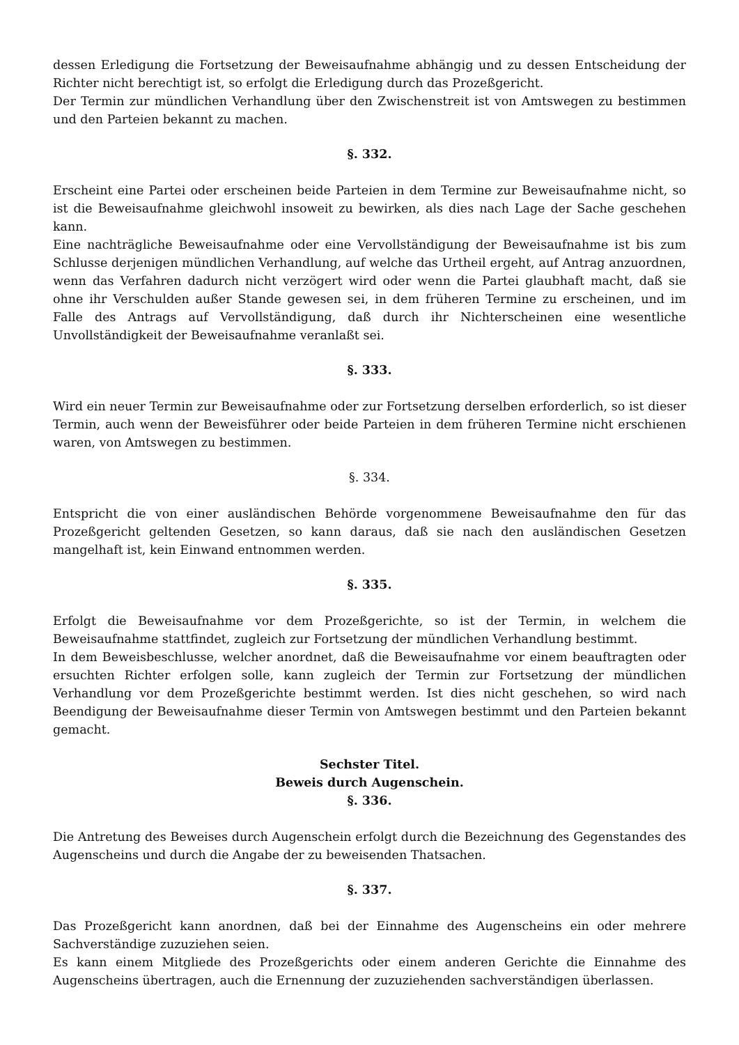dessen Erledigung die Fortsetzung der Beweisaufnahme abhängig und zu dessen Entscheidung der Richter nicht berechtigt ist, so erfolgt die Erledigung durch das Prozeßgericht.
Der Termin zur mündlichen Verhandlung über den Zwischenstreit ist von Amtswegen zu bestimmen und den Parteien bekannt zu machen.
§. 332.
Erscheint eine Partei oder erscheinen beide Parteien in dem Termine zur Beweisaufnahme nicht, so ist die Beweisaufnahme gleichwohl insoweit zu bewirken, als dies nach Lage der Sache geschehen kann.
Eine nachträgliche Beweisaufnahme oder eine Vervollständigung der Beweisaufnahme ist bis zum Schlusse derjenigen mündlichen Verhandlung, auf welche das Urtheil ergeht, auf Antrag anzuordnen, wenn das Verfahren dadurch nicht verzögert wird oder wenn die Partei glaubhaft macht, daß sie ohne ihr Verschulden außer Stande gewesen sei, in dem früheren Termine zu erscheinen, und im Falle des Antrags auf Vervollständigung, daß durch ihr Nichterscheinen eine wesentliche Unvollständigkeit der Beweisaufnahme veranlaßt sei.
§. 333.
Wird ein neuer Termin zur Beweisaufnahme oder zur Fortsetzung derselben erforderlich, so ist dieser Termin, auch wenn der Beweisführer oder beide Parteien in dem früheren Termine nicht erschienen waren, von Amtswegen zu bestimmen.
§. 334.
Entspricht die von einer ausländischen Behörde vorgenommene Beweisaufnahme den für das Prozeßgericht geltenden Gesetzen, so kann daraus, daß sie nach den ausländischen Gesetzen mangelhaft ist, kein Einwand entnommen werden.
§. 335.
Erfolgt die Beweisaufnahme vor dem Prozeßgerichte, so ist der Termin, in welchem die Beweisaufnahme stattfindet, zugleich zur Fortsetzung der mündlichen Verhandlung bestimmt.
In dem Beweisbeschlusse, welcher anordnet, daß die Beweisaufnahme vor einem beauftragten oder ersuchten Richter erfolgen solle, kann zugleich der Termin zur Fortsetzung der mündlichen Verhandlung vor dem Prozeßgerichte bestimmt werden. Ist dies nicht geschehen, so wird nach Beendigung der Beweisaufnahme dieser Termin von Amtswegen bestimmt und den Parteien bekannt gemacht.
Sechster Titel.
Beweis durch Augenschein.
§. 336.
Die Antretung des Beweises durch Augenschein erfolgt durch die Bezeichnung des Gegenstandes des Augenscheins und durch die Angabe der zu beweisenden Thatsachen.
§. 337.
Das Prozeßgericht kann anordnen, daß bei der Einnahme des Augenscheins ein oder mehrere Sachverständige zuzuziehen seien.
Es kann einem Mitgliede des Prozeßgerichts oder einem anderen Gerichte die Einnahme des Augenscheins übertragen, auch die Ernennung der zuzuziehenden sachverständigen überlassen.